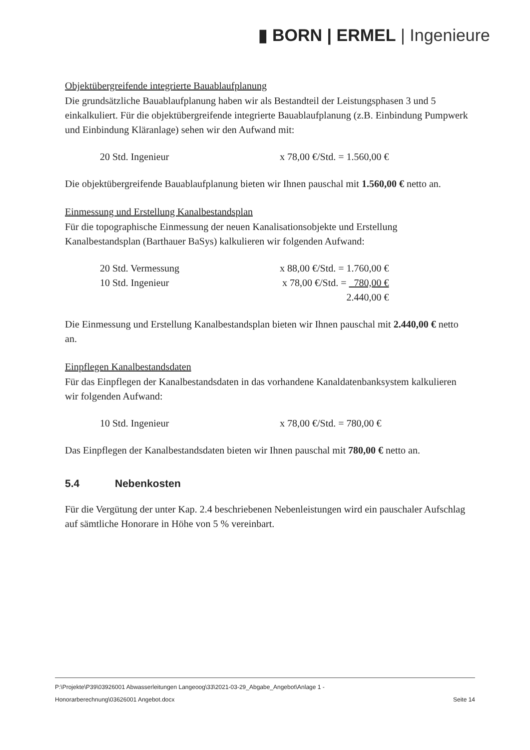▮ BORN | ERMEL | Ingenieure
Objektübergreifende integrierte Bauablaufplanung
Die grundsätzliche Bauablaufplanung haben wir als Bestandteil der Leistungsphasen 3 und 5 einkalkuliert. Für die objektübergreifende integrierte Bauablaufplanung (z.B. Einbindung Pumpwerk und Einbindung Kläranlage) sehen wir den Aufwand mit:
| 20 Std. Ingenieur | x 78,00 €/Std. = 1.560,00 € |
Die objektübergreifende Bauablaufplanung bieten wir Ihnen pauschal mit 1.560,00 € netto an.
Einmessung und Erstellung Kanalbestandsplan
Für die topographische Einmessung der neuen Kanalisationsobjekte und Erstellung Kanalbestandsplan (Barthauer BaSys) kalkulieren wir folgenden Aufwand:
| 20 Std. Vermessung | x 88,00 €/Std. = 1.760,00 € |
| 10 Std. Ingenieur | x 78,00 €/Std. = 780,00 € |
| | 2.440,00 € |
Die Einmessung und Erstellung Kanalbestandsplan bieten wir Ihnen pauschal mit 2.440,00 € netto an.
Einpflegen Kanalbestandsdaten
Für das Einpflegen der Kanalbestandsdaten in das vorhandene Kanaldatenbanksystem kalkulieren wir folgenden Aufwand:
| 10 Std. Ingenieur | x 78,00 €/Std. = 780,00 € |
Das Einpflegen der Kanalbestandsdaten bieten wir Ihnen pauschal mit 780,00 € netto an.
5.4 Nebenkosten
Für die Vergütung der unter Kap. 2.4 beschriebenen Nebenleistungen wird ein pauschaler Aufschlag auf sämtliche Honorare in Höhe von 5 % vereinbart.
P:\Projekte\P39\03926001 Abwasserleitungen Langeoog\33\2021-03-29_Abgabe_Angebot\Anlage 1 -
Honorarberechnung\03626001 Angebot.docx Seite 14